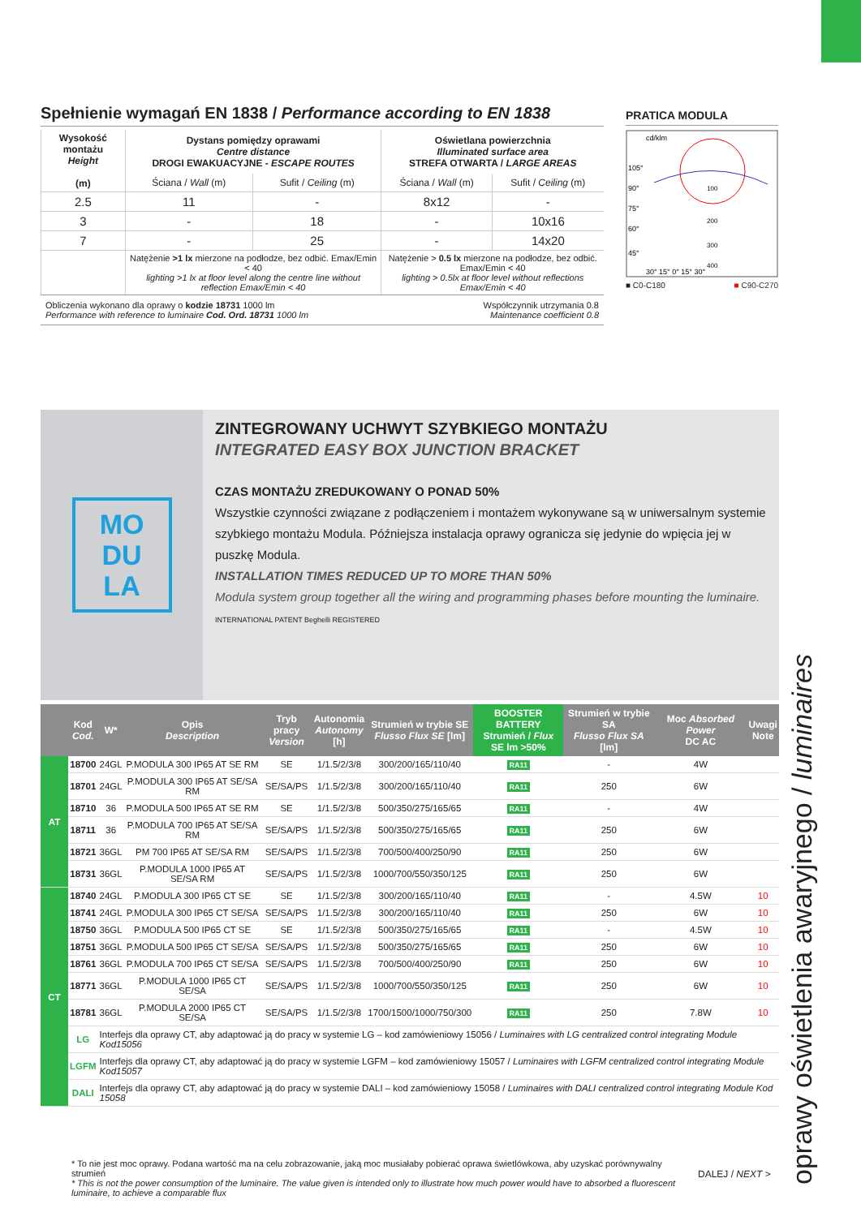oprawy oświetlenia awaryjnego / luminaires
Spełnienie wymagań EN 1838 / Performance according to EN 1838
| Wysokość montażu Height (m) | Dystans pomiędzy oprawami Centre distance DROGI EWAKUACYJNE - ESCAPE ROUTES | | Oświetlana powierzchnia Illuminated surface area STREFA OTWARTA / LARGE AREAS | |
| --- | --- | --- | --- | --- |
| | Ściana / Wall (m) | Sufit / Ceiling (m) | Ściana / Wall (m) | Sufit / Ceiling (m) |
| 2.5 | 11 | - | 8x12 | - |
| 3 | - | 18 | - | 10x16 |
| 7 | - | 25 | - | 14x20 |
| | Natężenie >1 lx mierzone na podłodze, bez odbić. Emax/Emin < 40 lighting >1 lx at floor level along the centre line without reflection Emax/Emin < 40 | | Natężenie > 0.5 lx mierzone na podłodze, bez odbić. Emax/Emin < 40 lighting > 0.5lx at floor level without reflections Emax/Emin < 40 | |
Obliczenia wykonano dla oprawy o kodzie 18731 1000 lm
Performance with reference to luminaire Cod. Ord. 18731 1000 lm
Współczynnik utrzymania 0.8
Maintenance coefficient 0.8
PRATICA MODULA
cd/klm
105°
90°
75°
60°
45°
30° 15° 0° 15° 30°
100
200
300
400
■ C0-C180 ■ C90-C270
MO
DU
LA
ZINTEGROWANY UCHWYT SZYBKIEGO MONTAŻU
INTEGRATED EASY BOX JUNCTION BRACKET
CZAS MONTAŻU ZREDUKOWANY O PONAD 50%
Wszystkie czynności związane z podłączeniem i montażem wykonywane są w uniwersalnym systemie szybkiego montażu Modula. Późniejsza instalacja oprawy ogranicza się jedynie do wpięcia jej w puszkę Modula.
INSTALLATION TIMES REDUCED UP TO MORE THAN 50%
Modula system group together all the wiring and programming phases before mounting the luminaire. INTERNATIONAL PATENT Beghelli REGISTERED
| | Kod Cod. | W* | Opis Description | Tryb pracy Version | Autonomia Autonomy [h] | Strumień w trybie SE Flusso Flux SE [lm] | BOOSTER BATTERY Strumień / Flux SE lm >50% | Strumień w trybie SA Flusso Flux SA [lm] | Moc Absorbed Power DC AC | Uwagi Note |
| --- | --- | --- | --- | --- | --- | --- | --- | --- | --- | --- |
| AT | 18700 | 24GL | P.MODULA 300 IP65 AT SE RM | SE | 1/1.5/2/3/8 | 300/200/165/110/40 | RA11 | - | 4W | |
| | 18701 | 24GL | P.MODULA 300 IP65 AT SE/SA RM | SE/SA/PS | 1/1.5/2/3/8 | 300/200/165/110/40 | RA11 | 250 | 6W | |
| | 18710 | 36 | P.MODULA 500 IP65 AT SE RM | SE | 1/1.5/2/3/8 | 500/350/275/165/65 | RA11 | - | 4W | |
| | 18711 | 36 | P.MODULA 700 IP65 AT SE/SA RM | SE/SA/PS | 1/1.5/2/3/8 | 500/350/275/165/65 | RA11 | 250 | 6W | |
| | 18721 | 36GL | PM 700 IP65 AT SE/SA RM | SE/SA/PS | 1/1.5/2/3/8 | 700/500/400/250/90 | RA11 | 250 | 6W | |
| | 18731 | 36GL | P.MODULA 1000 IP65 AT SE/SA RM | SE/SA/PS | 1/1.5/2/3/8 | 1000/700/550/350/125 | RA11 | 250 | 6W | |
| CT | 18740 | 24GL | P.MODULA 300 IP65 CT SE | SE | 1/1.5/2/3/8 | 300/200/165/110/40 | RA11 | - | 4.5W | 10 |
| | 18741 | 24GL | P.MODULA 300 IP65 CT SE/SA | SE/SA/PS | 1/1.5/2/3/8 | 300/200/165/110/40 | RA11 | 250 | 6W | 10 |
| | 18750 | 36GL | P.MODULA 500 IP65 CT SE | SE | 1/1.5/2/3/8 | 500/350/275/165/65 | RA11 | - | 4.5W | 10 |
| | 18751 | 36GL | P.MODULA 500 IP65 CT SE/SA | SE/SA/PS | 1/1.5/2/3/8 | 500/350/275/165/65 | RA11 | 250 | 6W | 10 |
| | 18761 | 36GL | P.MODULA 700 IP65 CT SE/SA | SE/SA/PS | 1/1.5/2/3/8 | 700/500/400/250/90 | RA11 | 250 | 6W | 10 |
| | 18771 | 36GL | P.MODULA 1000 IP65 CT SE/SA | SE/SA/PS | 1/1.5/2/3/8 | 1000/700/550/350/125 | RA11 | 250 | 6W | 10 |
| | 18781 | 36GL | P.MODULA 2000 IP65 CT SE/SA | SE/SA/PS | 1/1.5/2/3/8 | 1700/1500/1000/750/300 | RA11 | 250 | 7.8W | 10 |
| | LG | Interfejs dla oprawy CT, aby adaptować ją do pracy w systemie LG – kod zamówieniowy 15056 / Luminaires with LG centralized control integrating Module Kod15056 | | | | | | | | |
| | LGFM | Interfejs dla oprawy CT, aby adaptować ją do pracy w systemie LGFM – kod zamówieniowy 15057 / Luminaires with LGFM centralized control integrating Module Kod15057 | | | | | | | | |
| | DALI | Interfejs dla oprawy CT, aby adaptować ją do pracy w systemie DALI – kod zamówieniowy 15058 / Luminaires with DALI centralized control integrating Module Kod 15058 | | | | | | | | |
* To nie jest moc oprawy. Podana wartość ma na celu zobrazowanie, jaką moc musiałaby pobierać oprawa świetlówkowa, aby uzyskać porównywalny strumień
* This is not the power consumption of the luminaire. The value given is intended only to illustrate how much power would have to absorbed a fluorescent luminaire, to achieve a comparable flux
DALEJ / NEXT >